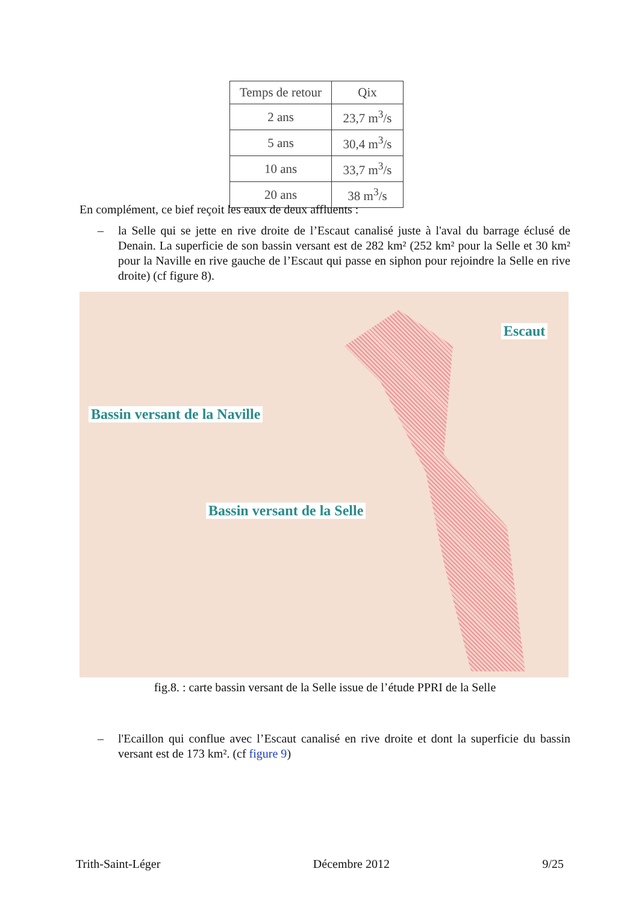| Temps de retour | Qix |
| --- | --- |
| 2 ans | 23,7 m<sup>3</sup>/s |
| 5 ans | 30,4 m<sup>3</sup>/s |
| 10 ans | 33,7 m<sup>3</sup>/s |
| 20 ans | 38 m<sup>3</sup>/s |
En complément, ce bief reçoit les eaux de deux affluents :
– la Selle qui se jette en rive droite de l’Escaut canalisé juste à l'aval du barrage éclusé de Denain. La superficie de son bassin versant est de 282 km² (252 km² pour la Selle et 30 km² pour la Naville en rive gauche de l’Escaut qui passe en siphon pour rejoindre la Selle en rive droite) (cf figure 8).
Escaut
Bassin versant de la Naville
Bassin versant de la Selle
fig.8. : carte bassin versant de la Selle issue de l’étude PPRI de la Selle
– l'Ecaillon qui conflue avec l’Escaut canalisé en rive droite et dont la superficie du bassin versant est de 173 km². (cf figure 9)
Trith-Saint-Léger Décembre 2012 9/25